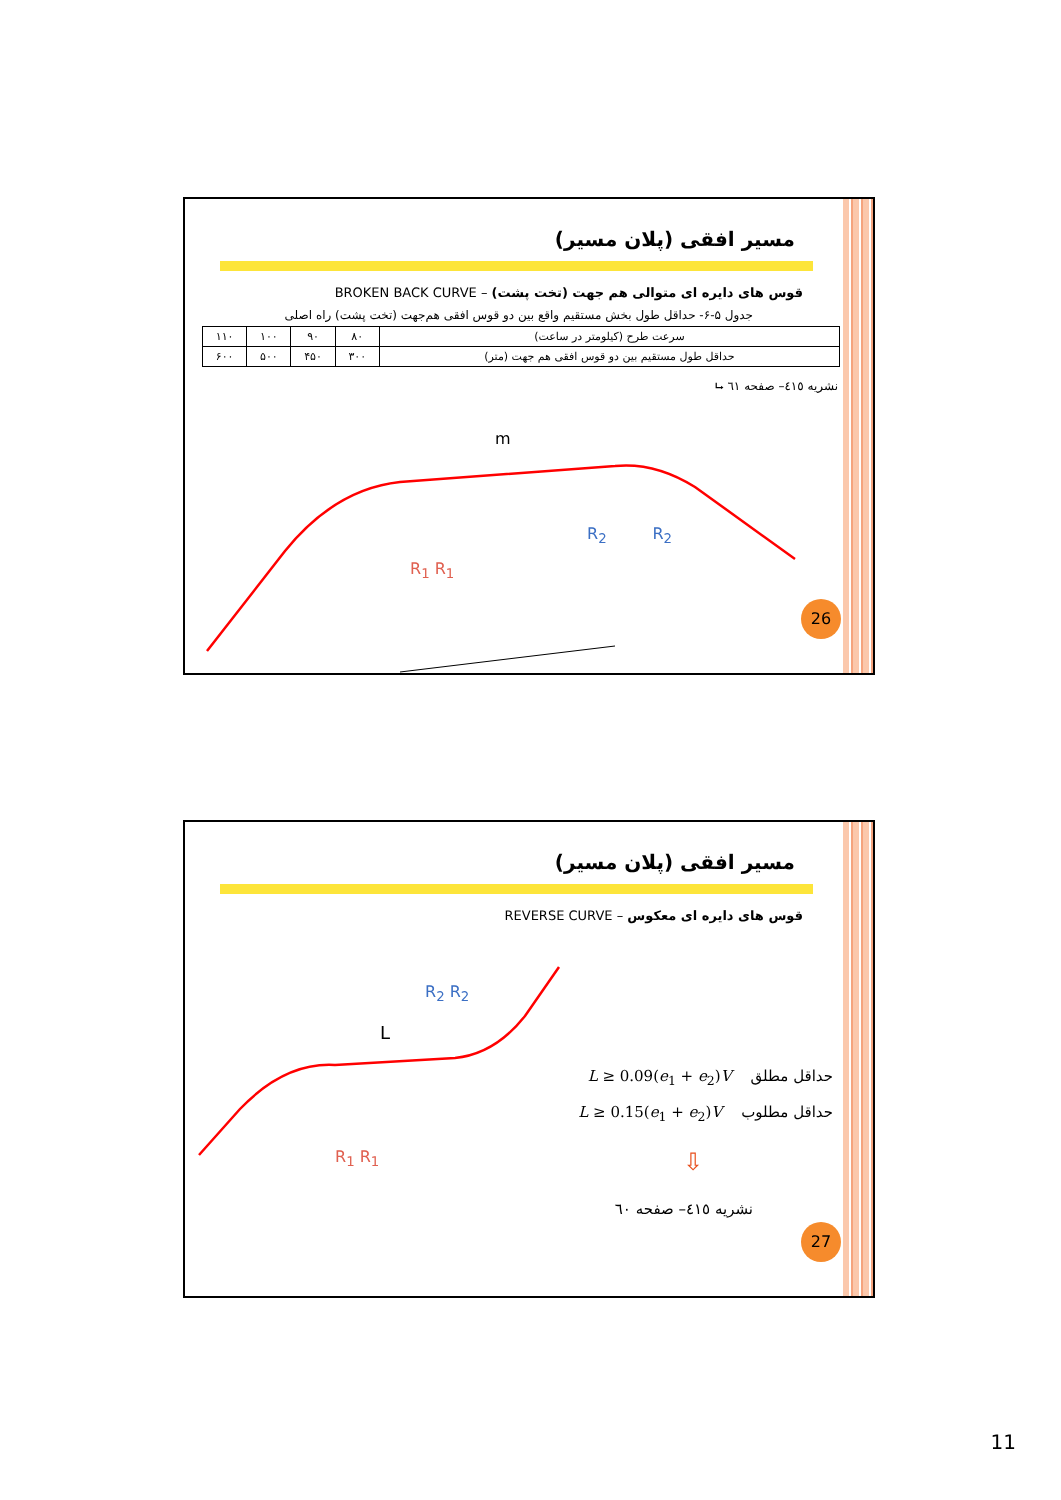مسیر افقی (پلان مسیر)
قوس های دایره ای متوالی هم جهت (تخت پشت) – BROKEN BACK CURVE
جدول ۵-۶- حداقل طول بخش مستقیم واقع بین دو قوس افقی هم‌جهت (تخت پشت) راه اصلی
| سرعت طرح (کیلومتر در ساعت) | ۸۰ | ۹۰ | ۱۰۰ | ۱۱۰ |
| حداقل طول مستقیم بین دو قوس افقی هم جهت (متر) | ۳۰۰ | ۴۵۰ | ۵۰۰ | ۶۰۰ |
نشریه ٤١٥– صفحه ٦١ ⮡
m
R<sub>2</sub> R<sub>2</sub>
R<sub>1</sub> R<sub>1</sub>
26
مسیر افقی (پلان مسیر)
قوس های دایره ای معکوس – REVERSE CURVE
L
R<sub>2</sub> R<sub>2</sub>
R<sub>1</sub> R<sub>1</sub>
حداقل مطلق L ≥ 0.09(e<sub>1</sub> + e<sub>2</sub>)V
حداقل مطلوب L ≥ 0.15(e<sub>1</sub> + e<sub>2</sub>)V
⇩
نشریه ٤١٥– صفحه ٦٠
27
11